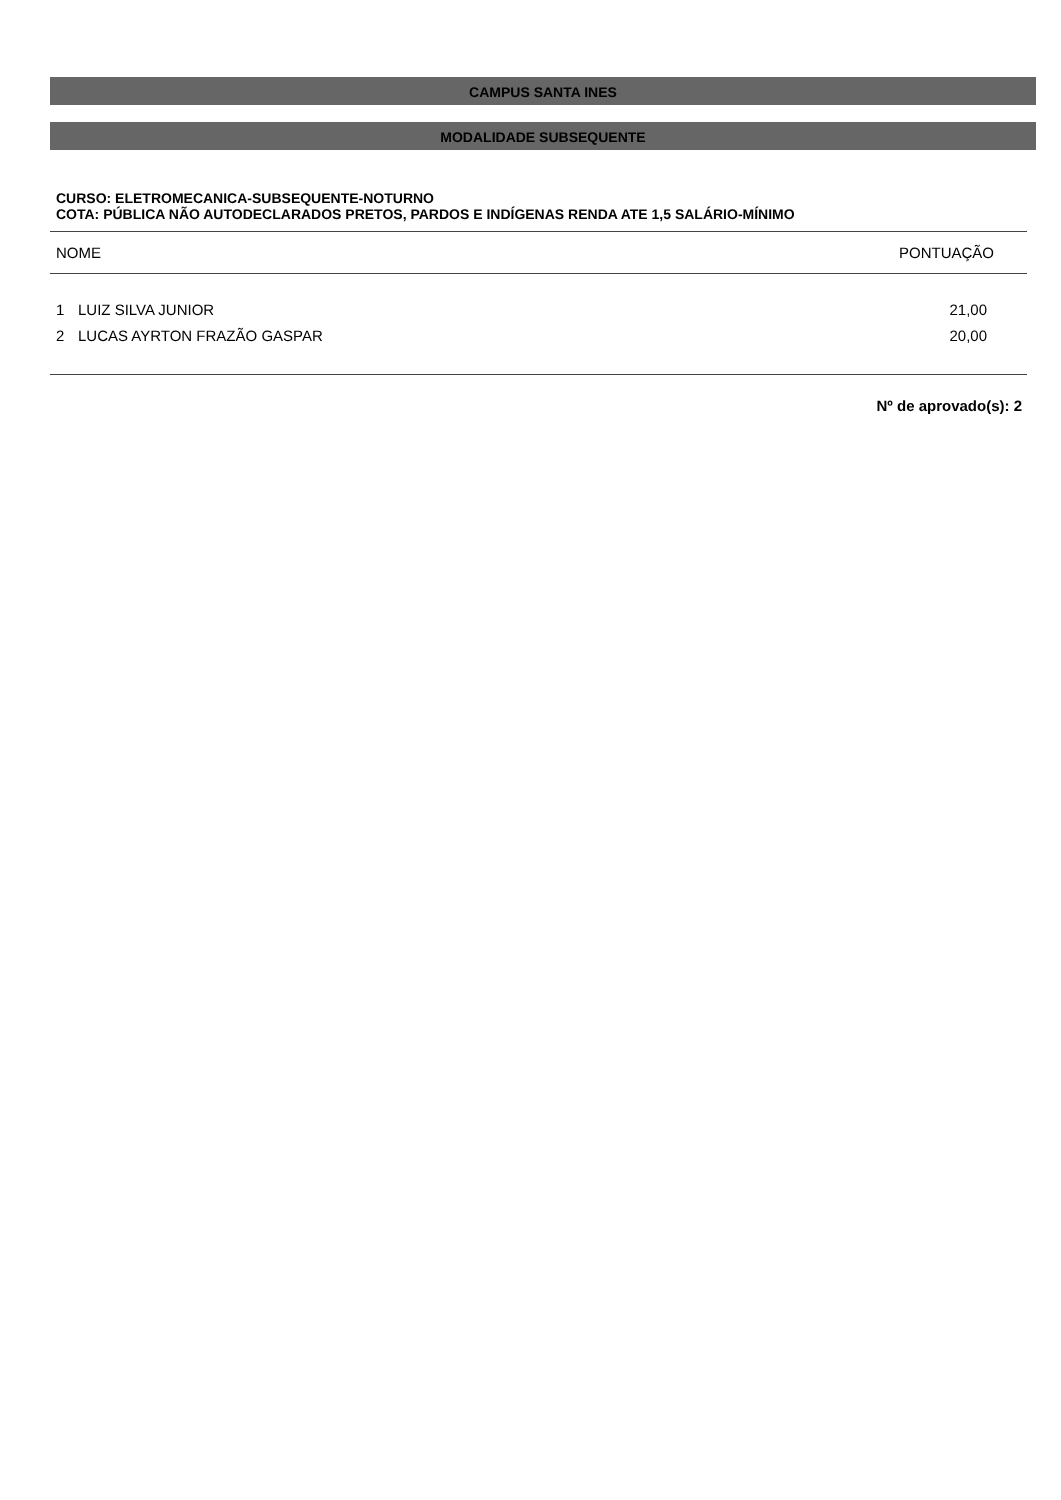CAMPUS SANTA INES
MODALIDADE SUBSEQUENTE
CURSO: ELETROMECANICA-SUBSEQUENTE-NOTURNO
COTA: PÚBLICA NÃO AUTODECLARADOS PRETOS, PARDOS E INDÍGENAS RENDA ATE 1,5 SALÁRIO-MÍNIMO
| NOME | | PONTUAÇÃO |
| --- | --- | --- |
| 1 | LUIZ SILVA JUNIOR | 21,00 |
| 2 | LUCAS AYRTON FRAZÃO GASPAR | 20,00 |
Nº de aprovado(s): 2